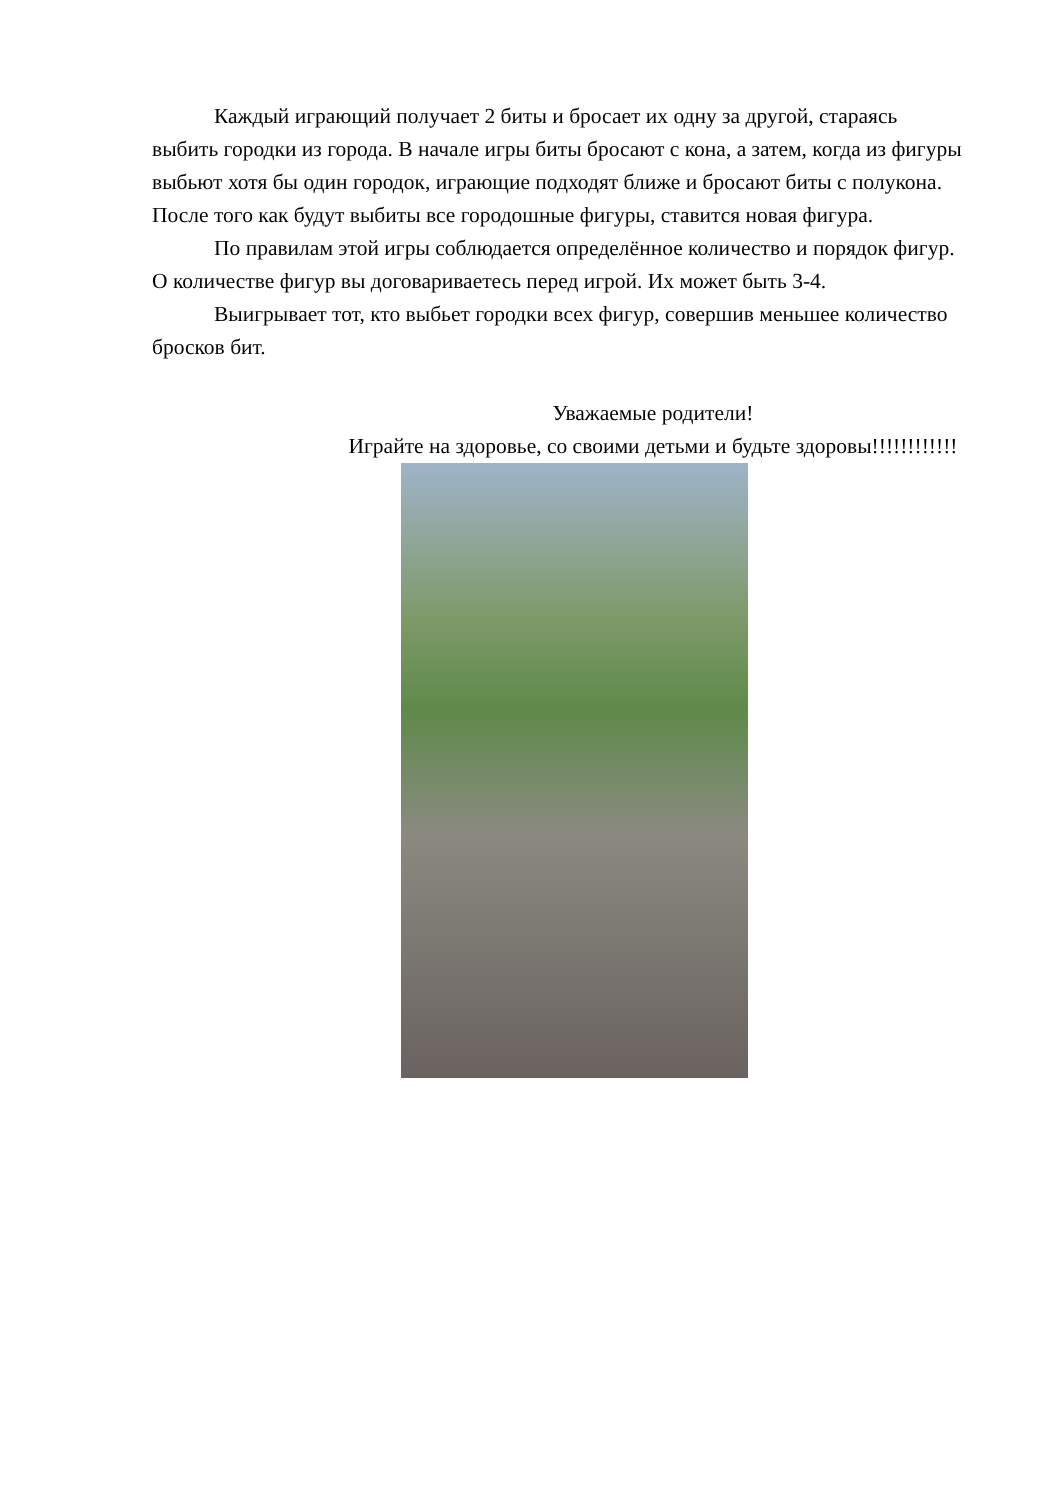Каждый играющий получает 2 биты и бросает их одну за другой, стараясь выбить городки из города. В начале игры биты бросают с кона, а затем, когда из фигуры выбьют хотя бы один городок, играющие подходят ближе и бросают биты с полукона. После того как будут выбиты все городошные фигуры, ставится новая фигура.
По правилам этой игры соблюдается определённое количество и порядок фигур. О количестве фигур вы договариваетесь перед игрой. Их может быть 3-4.
Выигрывает тот, кто выбьет городки всех фигур, совершив меньшее количество бросков бит.
Уважаемые родители!
Играйте на здоровье, со своими детьми и будьте здоровы!!!!!!!!!!!!